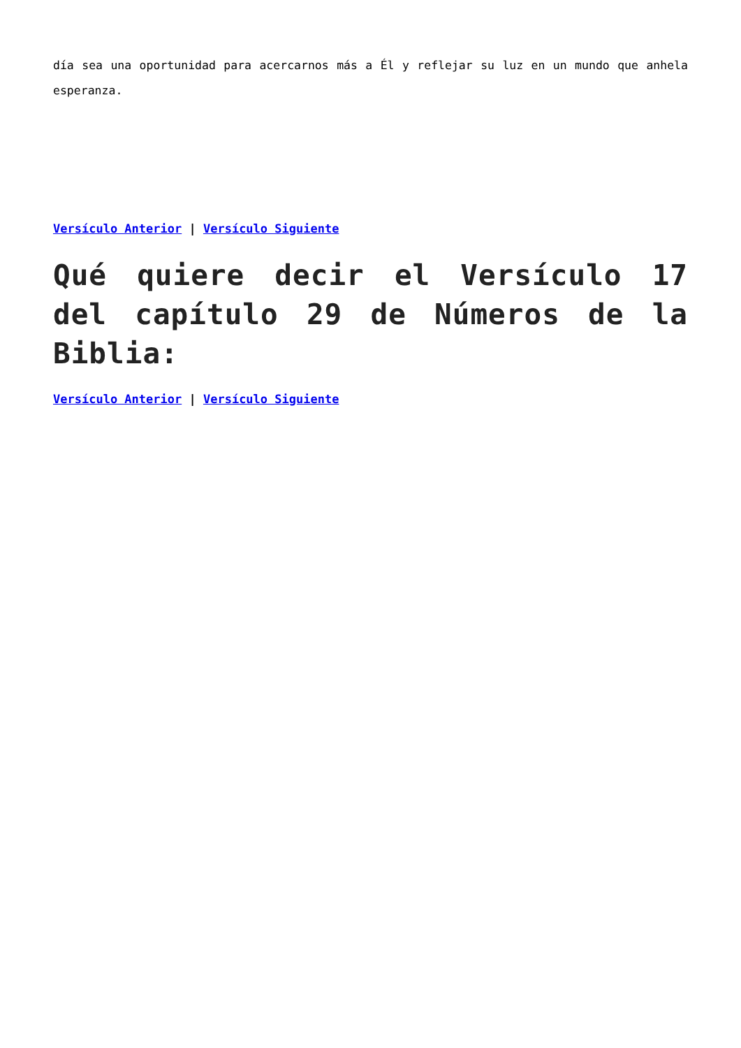día sea una oportunidad para acercarnos más a Él y reflejar su luz en un mundo que anhela esperanza.
Versículo Anterior | Versículo Siguiente
Qué quiere decir el Versículo 17 del capítulo 29 de Números de la Biblia:
Versículo Anterior | Versículo Siguiente